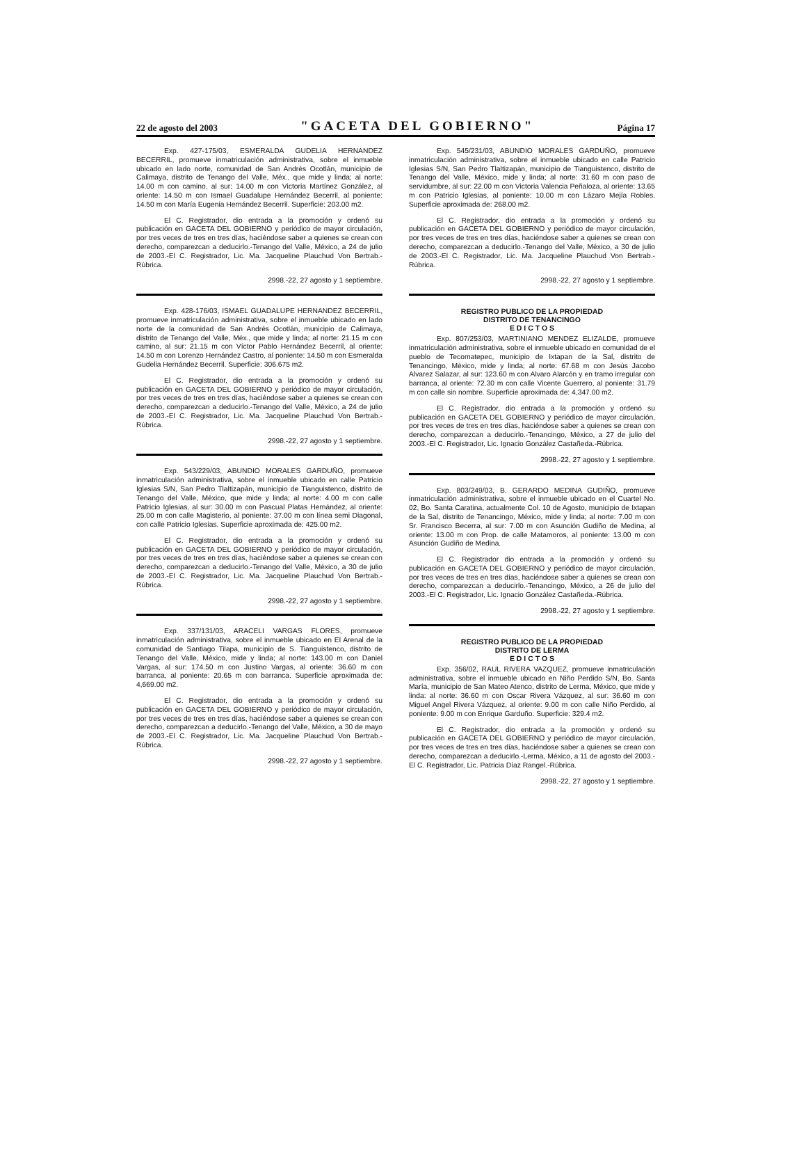22 de agosto del 2003 "GACETA DEL GOBIERNO" Página 17
Exp. 427-175/03, ESMERALDA GUDELIA HERNANDEZ BECERRIL, promueve inmatriculación administrativa, sobre el inmueble ubicado en lado norte, comunidad de San Andrés Ocotlán, municipio de Calimaya, distrito de Tenango del Valle, Méx., que mide y linda; al norte: 14.00 m con camino, al sur: 14.00 m con Victoria Martínez González, al oriente: 14.50 m con Ismael Guadalupe Hernández Becerril, al poniente: 14.50 m con María Eugenia Hernández Becerril. Superficie: 203.00 m2.
El C. Registrador, dio entrada a la promoción y ordenó su publicación en GACETA DEL GOBIERNO y periódico de mayor circulación, por tres veces de tres en tres días, haciéndose saber a quienes se crean con derecho, comparezcan a deducirlo.-Tenango del Valle, México, a 24 de julio de 2003.-El C. Registrador, Lic. Ma. Jacqueline Plauchud Von Bertrab.-Rúbrica.
2998.-22, 27 agosto y 1 septiembre.
Exp. 428-176/03, ISMAEL GUADALUPE HERNANDEZ BECERRIL, promueve inmatriculación administrativa, sobre el inmueble ubicado en lado norte de la comunidad de San Andrés Ocotlán, municipio de Calimaya, distrito de Tenango del Valle, Méx., que mide y linda; al norte: 21.15 m con camino, al sur: 21.15 m con Víctor Pablo Hernández Becerril, al oriente: 14.50 m con Lorenzo Hernández Castro, al poniente: 14.50 m con Esmeralda Gudelia Hernández Becerril. Superficie: 306.675 m2.
El C. Registrador, dio entrada a la promoción y ordenó su publicación en GACETA DEL GOBIERNO y periódico de mayor circulación, por tres veces de tres en tres días, haciéndose saber a quienes se crean con derecho, comparezcan a deducirlo.-Tenango del Valle, México, a 24 de julio de 2003.-El C. Registrador, Lic. Ma. Jacqueline Plauchud Von Bertrab.-Rúbrica.
2998.-22, 27 agosto y 1 septiembre.
Exp. 543/229/03, ABUNDIO MORALES GARDUÑO, promueve inmatriculación administrativa, sobre el inmueble ubicado en calle Patricio Iglesias S/N, San Pedro Tlaltizapán, municipio de Tianguistenco, distrito de Tenango del Valle, México, que mide y linda; al norte: 4.00 m con calle Patricio Iglesias, al sur: 30.00 m con Pascual Platas Hernández, al oriente: 25.00 m con calle Magisterio, al poniente: 37.00 m con línea semi Diagonal, con calle Patricio Iglesias. Superficie aproximada de: 425.00 m2.
El C. Registrador, dio entrada a la promoción y ordenó su publicación en GACETA DEL GOBIERNO y periódico de mayor circulación, por tres veces de tres en tres días, haciéndose saber a quienes se crean con derecho, comparezcan a deducirlo.-Tenango del Valle, México, a 30 de julio de 2003.-El C. Registrador, Lic. Ma. Jacqueline Plauchud Von Bertrab.-Rúbrica.
2998.-22, 27 agosto y 1 septiembre.
Exp. 337/131/03, ARACELI VARGAS FLORES, promueve inmatriculación administrativa, sobre el inmueble ubicado en El Arenal de la comunidad de Santiago Tilapa, municipio de S. Tianguistenco, distrito de Tenango del Valle, México, mide y linda; al norte: 143.00 m con Daniel Vargas, al sur: 174.50 m con Justino Vargas, al oriente: 36.60 m con barranca, al poniente: 20.65 m con barranca. Superficie aproximada de: 4,669.00 m2.
El C. Registrador, dio entrada a la promoción y ordenó su publicación en GACETA DEL GOBIERNO y periódico de mayor circulación, por tres veces de tres en tres días, haciéndose saber a quienes se crean con derecho, comparezcan a deducirlo.-Tenango del Valle, México, a 30 de mayo de 2003.-El C. Registrador, Lic. Ma. Jacqueline Plauchud Von Bertrab.-Rúbrica.
2998.-22, 27 agosto y 1 septiembre.
Exp. 545/231/03, ABUNDIO MORALES GARDUÑO, promueve inmatriculación administrativa, sobre el inmueble ubicado en calle Patricio Iglesias S/N, San Pedro Tlaltizapán, municipio de Tianguistenco, distrito de Tenango del Valle, México, mide y linda; al norte: 31.60 m con paso de servidumbre, al sur: 22.00 m con Victoria Valencia Peñaloza, al oriente: 13.65 m con Patricio Iglesias, al poniente: 10.00 m con Lázaro Mejía Robles. Superficie aproximada de: 268.00 m2.
El C. Registrador, dio entrada a la promoción y ordenó su publicación en GACETA DEL GOBIERNO y periódico de mayor circulación, por tres veces de tres en tres días, haciéndose saber a quienes se crean con derecho, comparezcan a deducirlo.-Tenango del Valle, México, a 30 de julio de 2003.-El C. Registrador, Lic. Ma. Jacqueline Plauchud Von Bertrab.-Rúbrica.
2998.-22, 27 agosto y 1 septiembre.
REGISTRO PUBLICO DE LA PROPIEDAD
DISTRITO DE TENANCINGO
E D I C T O S
Exp. 807/253/03, MARTINIANO MENDEZ ELIZALDE, promueve inmatriculación administrativa, sobre el inmueble ubicado en comunidad de el pueblo de Tecomatepec, municipio de Ixtapan de la Sal, distrito de Tenancingo, México, mide y linda; al norte: 67.68 m con Jesús Jacobo Alvarez Salazar, al sur: 123.60 m con Alvaro Alarcón y en tramo irregular con barranca, al oriente: 72.30 m con calle Vicente Guerrero, al poniente: 31.79 m con calle sin nombre. Superficie aproximada de: 4,347.00 m2.
El C. Registrador, dio entrada a la promoción y ordenó su publicación en GACETA DEL GOBIERNO y periódico de mayor circulación, por tres veces de tres en tres días, haciéndose saber a quienes se crean con derecho, comparezcan a deducirlo.-Tenancingo, México, a 27 de julio del 2003.-El C. Registrador, Lic. Ignacio González Castañeda.-Rúbrica.
2998.-22, 27 agosto y 1 septiembre.
Exp. 803/249/03, B. GERARDO MEDINA GUDIÑO, promueve inmatriculación administrativa, sobre el inmueble ubicado en el Cuartel No. 02, Bo. Santa Caratina, actualmente Col. 10 de Agosto, municipio de Ixtapan de la Sal, distrito de Tenancingo, México, mide y linda; al norte: 7.00 m con Sr. Francisco Becerra, al sur: 7.00 m con Asunción Gudiño de Medina, al oriente: 13.00 m con Prop. de calle Matamoros, al poniente: 13.00 m con Asunción Gudiño de Medina.
El C. Registrador dio entrada a la promoción y ordenó su publicación en GACETA DEL GOBIERNO y periódico de mayor circulación, por tres veces de tres en tres días, haciéndose saber a quienes se crean con derecho, comparezcan a deducirlo.-Tenancingo, México, a 26 de julio del 2003.-El C. Registrador, Lic. Ignacio González Castañeda.-Rúbrica.
2998.-22, 27 agosto y 1 septiembre.
REGISTRO PUBLICO DE LA PROPIEDAD
DISTRITO DE LERMA
E D I C T O S
Exp. 356/02, RAUL RIVERA VAZQUEZ, promueve inmatriculación administrativa, sobre el inmueble ubicado en Niño Perdido S/N, Bo. Santa María, municipio de San Mateo Atenco, distrito de Lerma, México, que mide y linda: al norte: 36.60 m con Oscar Rivera Vázquez, al sur: 36.60 m con Miguel Angel Rivera Vázquez, al oriente: 9.00 m con calle Niño Perdido, al poniente: 9.00 m con Enrique Garduño. Superficie: 329.4 m2.
El C. Registrador, dio entrada a la promoción y ordenó su publicación en GACETA DEL GOBIERNO y periódico de mayor circulación, por tres veces de tres en tres días, haciéndose saber a quienes se crean con derecho, comparezcan a deducirlo.-Lerma, México, a 11 de agosto del 2003.-El C. Registrador, Lic. Patricia Díaz Rangel.-Rúbrica.
2998.-22, 27 agosto y 1 septiembre.